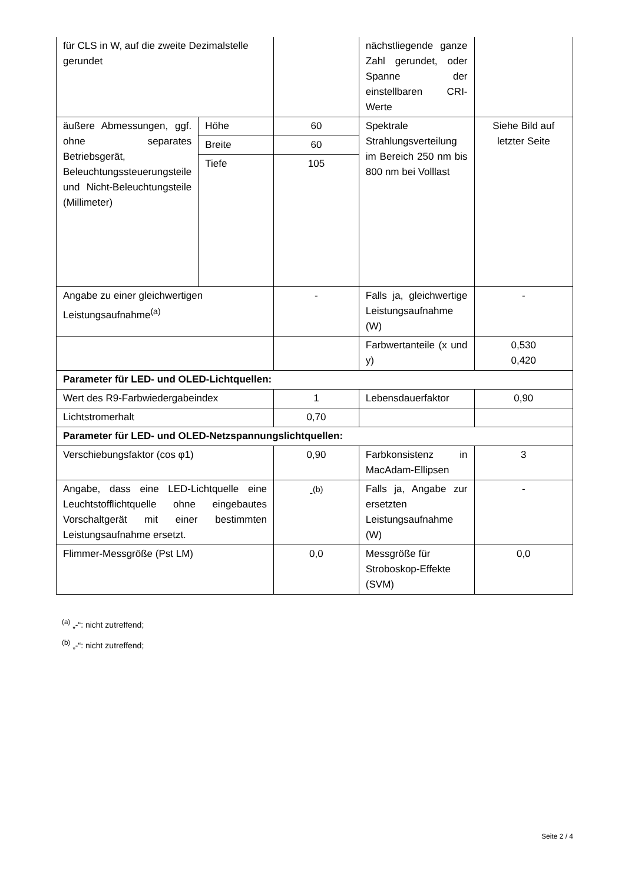| für CLS in W, auf die zweite Dezimalstelle gerundet | | | nächstliegende ganze Zahl gerundet, oder Spanne der einstellbaren CRI-Werte | |
| äußere Abmessungen, ggf. ohne separates Betriebsgerät, Beleuchtungssteuerungsteile und Nicht-Beleuchtungsteile (Millimeter) | Höhe | 60 | Spektrale Strahlungsverteilung im Bereich 250 nm bis 800 nm bei Volllast | Siehe Bild auf letzter Seite |
| | Breite | 60 | | |
| | Tiefe | 105 | | |
| Angabe zu einer gleichwertigen Leistungsaufnahme<sup>(a)</sup> | | - | Falls ja, gleichwertige Leistungsaufnahme (W) | - |
| | | | Farbwertanteile (x und y) | 0,530 0,420 |
| Parameter für LED- und OLED-Lichtquellen: | | | | |
| Wert des R9-Farbwiedergabeindex | | 1 | Lebensdauerfaktor | 0,90 |
| Lichtstromerhalt | | 0,70 | | |
| Parameter für LED- und OLED-Netzspannungslichtquellen: | | | | |
| Verschiebungsfaktor (cos φ1) | | 0,90 | Farbkonsistenz in MacAdam-Ellipsen | 3 |
| Angabe, dass eine LED-Lichtquelle eine Leuchtstofflichtquelle ohne eingebautes Vorschaltgerät mit einer bestimmten Leistungsaufnahme ersetzt. | | -<sup>(b)</sup> | Falls ja, Angabe zur ersetzten Leistungsaufnahme (W) | - |
| Flimmer-Messgröße (Pst LM) | | 0,0 | Messgröße für Stroboskop-Effekte (SVM) | 0,0 |
<sup>(a)</sup> „-“: nicht zutreffend;
<sup>(b)</sup> „-“: nicht zutreffend;
Seite 2 / 4